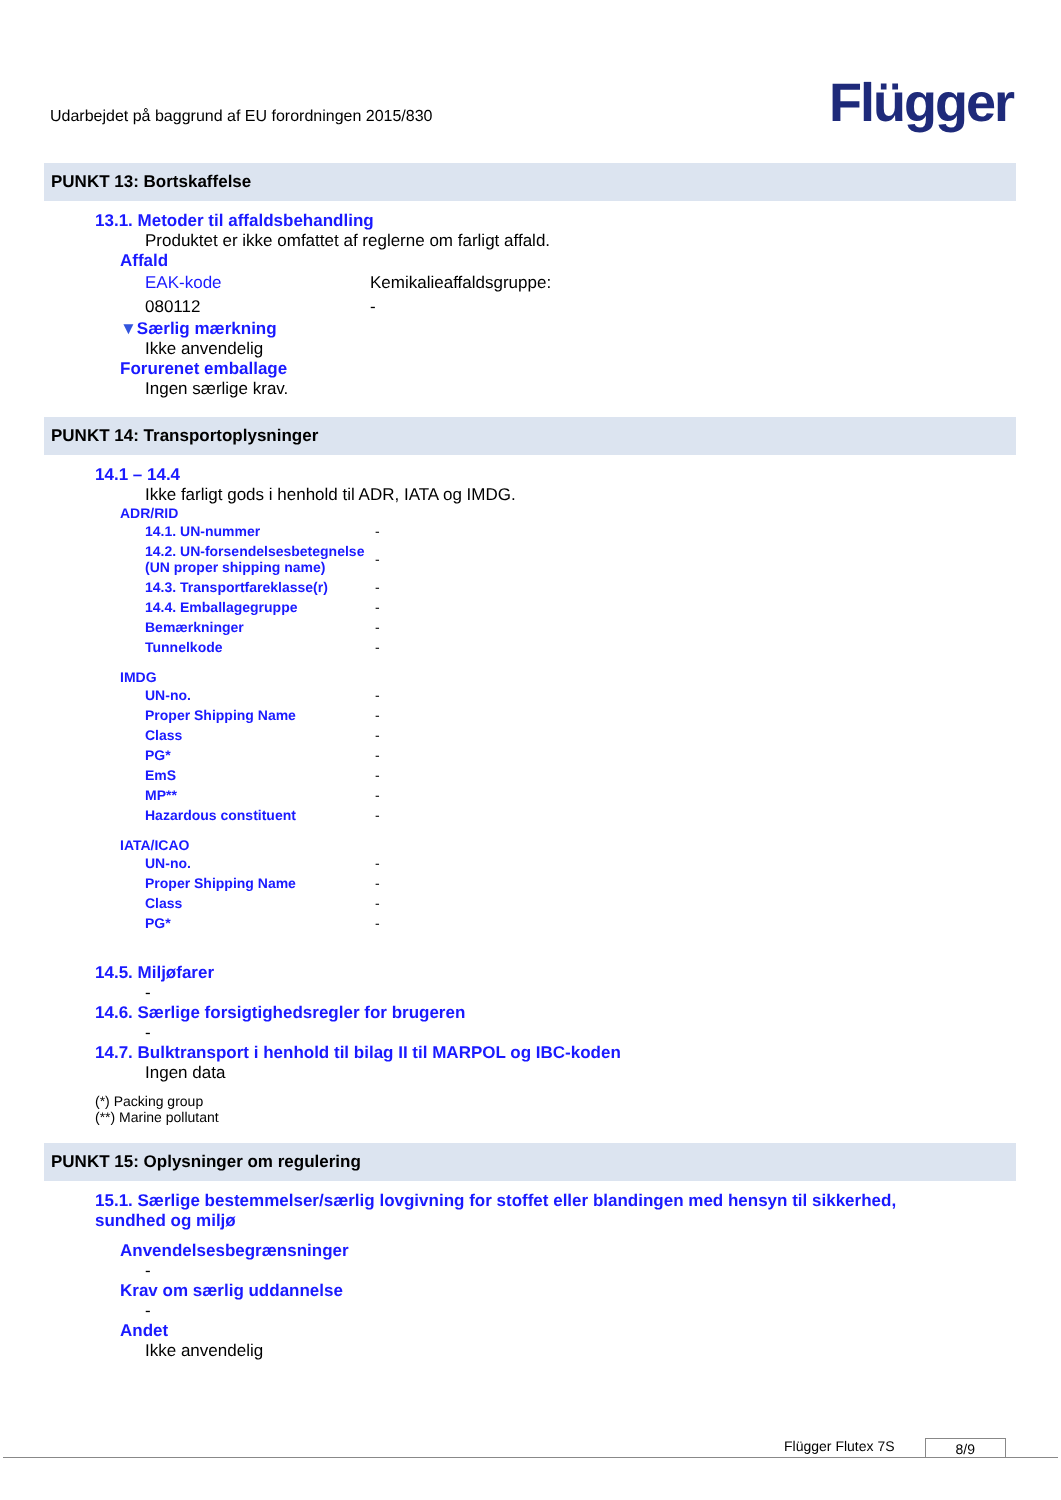Udarbejdet på baggrund af EU forordningen 2015/830
Flügger
PUNKT 13: Bortskaffelse
13.1. Metoder til affaldsbehandling
Produktet er ikke omfattet af reglerne om farligt affald.
Affald
| EAK-kode | Kemikalieaffaldsgruppe: |
| 080112 | - |
▼Særlig mærkning
Ikke anvendelig
Forurenet emballage
Ingen særlige krav.
PUNKT 14: Transportoplysninger
14.1 – 14.4
Ikke farligt gods i henhold til ADR, IATA og IMDG.
ADR/RID
| 14.1. UN-nummer | - |
| 14.2. UN-forsendelsesbetegnelse (UN proper shipping name) | - |
| 14.3. Transportfareklasse(r) | - |
| 14.4. Emballagegruppe | - |
| Bemærkninger | - |
| Tunnelkode | - |
IMDG
| UN-no. | - |
| Proper Shipping Name | - |
| Class | - |
| PG* | - |
| EmS | - |
| MP** | - |
| Hazardous constituent | - |
IATA/ICAO
| UN-no. | - |
| Proper Shipping Name | - |
| Class | - |
| PG* | - |
14.5. Miljøfarer
-
14.6. Særlige forsigtighedsregler for brugeren
-
14.7. Bulktransport i henhold til bilag II til MARPOL og IBC-koden
Ingen data
(*) Packing group
(**) Marine pollutant
PUNKT 15: Oplysninger om regulering
15.1. Særlige bestemmelser/særlig lovgivning for stoffet eller blandingen med hensyn til sikkerhed, sundhed og miljø
Anvendelsesbegrænsninger
-
Krav om særlig uddannelse
-
Andet
Ikke anvendelig
Flügger Flutex 7S 8/9